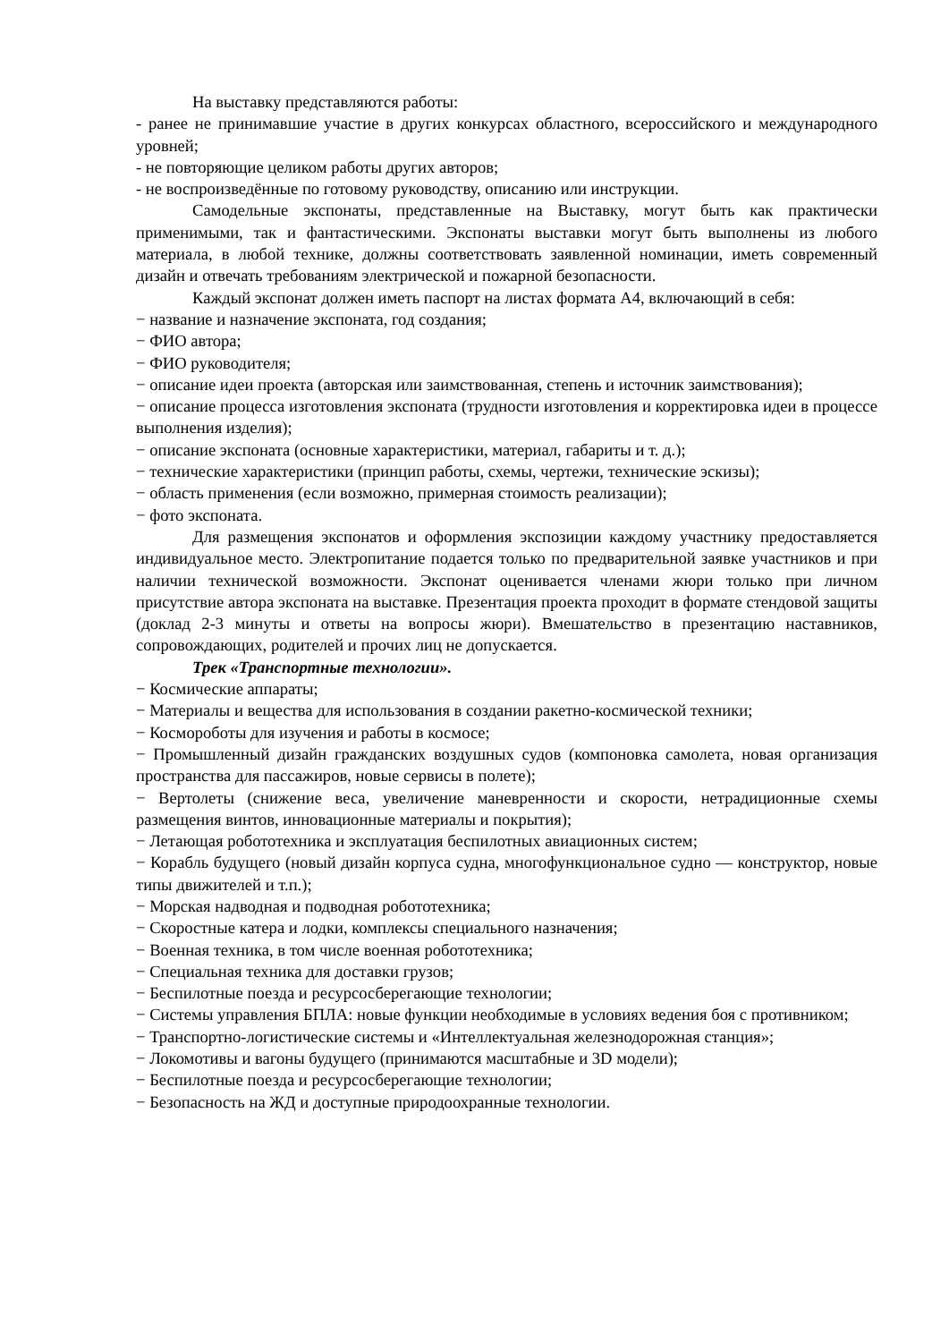На выставку представляются работы:
- ранее не принимавшие участие в других конкурсах областного, всероссийского и международного уровней;
- не повторяющие целиком работы других авторов;
- не воспроизведённые по готовому руководству, описанию или инструкции.
Самодельные экспонаты, представленные на Выставку, могут быть как практически применимыми, так и фантастическими. Экспонаты выставки могут быть выполнены из любого материала, в любой технике, должны соответствовать заявленной номинации, иметь современный дизайн и отвечать требованиям электрической и пожарной безопасности.
Каждый экспонат должен иметь паспорт на листах формата А4, включающий в себя:
− название и назначение экспоната, год создания;
− ФИО автора;
− ФИО руководителя;
− описание идеи проекта (авторская или заимствованная, степень и источник заимствования);
− описание процесса изготовления экспоната (трудности изготовления и корректировка идеи в процессе выполнения изделия);
− описание экспоната (основные характеристики, материал, габариты и т. д.);
− технические характеристики (принцип работы, схемы, чертежи, технические эскизы);
− область применения (если возможно, примерная стоимость реализации);
− фото экспоната.
Для размещения экспонатов и оформления экспозиции каждому участнику предоставляется индивидуальное место. Электропитание подается только по предварительной заявке участников и при наличии технической возможности. Экспонат оценивается членами жюри только при личном присутствие автора экспоната на выставке. Презентация проекта проходит в формате стендовой защиты (доклад 2-3 минуты и ответы на вопросы жюри). Вмешательство в презентацию наставников, сопровождающих, родителей и прочих лиц не допускается.
Трек «Транспортные технологии».
− Космические аппараты;
− Материалы и вещества для использования в создании ракетно-космической техники;
− Космороботы для изучения и работы в космосе;
− Промышленный дизайн гражданских воздушных судов (компоновка самолета, новая организация пространства для пассажиров, новые сервисы в полете);
− Вертолеты (снижение веса, увеличение маневренности и скорости, нетрадиционные схемы размещения винтов, инновационные материалы и покрытия);
− Летающая робототехника и эксплуатация беспилотных авиационных систем;
− Корабль будущего (новый дизайн корпуса судна, многофункциональное судно — конструктор, новые типы движителей и т.п.);
− Морская надводная и подводная робототехника;
− Скоростные катера и лодки, комплексы специального назначения;
− Военная техника, в том числе военная робототехника;
− Специальная техника для доставки грузов;
− Беспилотные поезда и ресурсосберегающие технологии;
− Системы управления БПЛА: новые функции необходимые в условиях ведения боя с противником;
− Транспортно-логистические системы и «Интеллектуальная железнодорожная станция»;
− Локомотивы и вагоны будущего (принимаются масштабные и 3D модели);
− Беспилотные поезда и ресурсосберегающие технологии;
− Безопасность на ЖД и доступные природоохранные технологии.